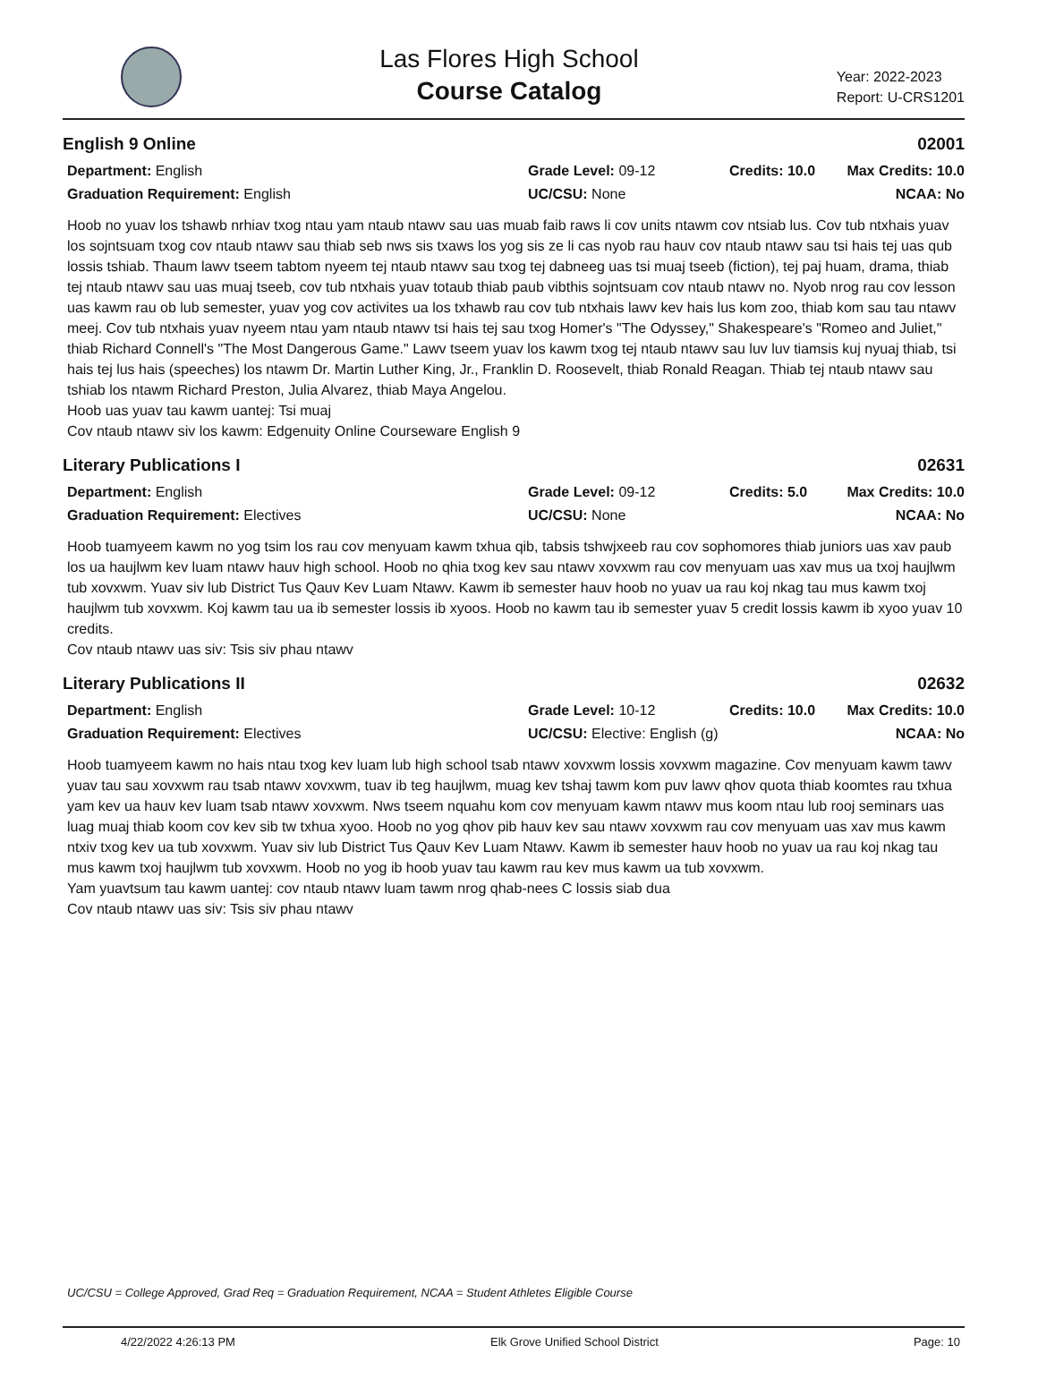Las Flores High School
Course Catalog
Year: 2022-2023
Report: U-CRS1201
English 9 Online 02001
Department: English
Grade Level: 09-12
Credits: 10.0
Max Credits: 10.0
Graduation Requirement: English
UC/CSU: None
NCAA: No
Hoob no yuav los tshawb nrhiav txog ntau yam ntaub ntawv sau uas muab faib raws li cov units ntawm cov ntsiab lus. Cov tub ntxhais yuav los sojntsuam txog cov ntaub ntawv sau thiab seb nws sis txaws los yog sis ze li cas nyob rau hauv cov ntaub ntawv sau tsi hais tej uas qub lossis tshiab. Thaum lawv tseem tabtom nyeem tej ntaub ntawv sau txog tej dabneeg uas tsi muaj tseeb (fiction), tej paj huam, drama, thiab tej ntaub ntawv sau uas muaj tseeb, cov tub ntxhais yuav totaub thiab paub vibthis sojntsuam cov ntaub ntawv no. Nyob nrog rau cov lesson uas kawm rau ob lub semester, yuav yog cov activites ua los txhawb rau cov tub ntxhais lawv kev hais lus kom zoo, thiab kom sau tau ntawv meej. Cov tub ntxhais yuav nyeem ntau yam ntaub ntawv tsi hais tej sau txog Homer's "The Odyssey," Shakespeare's "Romeo and Juliet," thiab Richard Connell's "The Most Dangerous Game." Lawv tseem yuav los kawm txog tej ntaub ntawv sau luv luv tiamsis kuj nyuaj thiab, tsi hais tej lus hais (speeches) los ntawm Dr. Martin Luther King, Jr., Franklin D. Roosevelt, thiab Ronald Reagan. Thiab tej ntaub ntawv sau tshiab los ntawm Richard Preston, Julia Alvarez, thiab Maya Angelou.
Hoob uas yuav tau kawm uantej: Tsi muaj
Cov ntaub ntawv siv los kawm: Edgenuity Online Courseware English 9
Literary Publications I 02631
Department: English
Grade Level: 09-12
Credits: 5.0
Max Credits: 10.0
Graduation Requirement: Electives
UC/CSU: None
NCAA: No
Hoob tuamyeem kawm no yog tsim los rau cov menyuam kawm txhua qib, tabsis tshwjxeeb rau cov sophomores thiab juniors uas xav paub los ua haujlwm kev luam ntawv hauv high school. Hoob no qhia txog kev sau ntawv xovxwm rau cov menyuam uas xav mus ua txoj haujlwm tub xovxwm. Yuav siv lub District Tus Qauv Kev Luam Ntawv. Kawm ib semester hauv hoob no yuav ua rau koj nkag tau mus kawm txoj haujlwm tub xovxwm. Koj kawm tau ua ib semester lossis ib xyoos. Hoob no kawm tau ib semester yuav 5 credit lossis kawm ib xyoo yuav 10 credits.
Cov ntaub ntawv uas siv: Tsis siv phau ntawv
Literary Publications II 02632
Department: English
Grade Level: 10-12
Credits: 10.0
Max Credits: 10.0
Graduation Requirement: Electives
UC/CSU: Elective: English (g)
NCAA: No
Hoob tuamyeem kawm no hais ntau txog kev luam lub high school tsab ntawv xovxwm lossis xovxwm magazine. Cov menyuam kawm tawv yuav tau sau xovxwm rau tsab ntawv xovxwm, tuav ib teg haujlwm, muag kev tshaj tawm kom puv lawv qhov quota thiab koomtes rau txhua yam kev ua hauv kev luam tsab ntawv xovxwm. Nws tseem nquahu kom cov menyuam kawm ntawv mus koom ntau lub rooj seminars uas luag muaj thiab koom cov kev sib tw txhua xyoo. Hoob no yog qhov pib hauv kev sau ntawv xovxwm rau cov menyuam uas xav mus kawm ntxiv txog kev ua tub xovxwm. Yuav siv lub District Tus Qauv Kev Luam Ntawv. Kawm ib semester hauv hoob no yuav ua rau koj nkag tau mus kawm txoj haujlwm tub xovxwm. Hoob no yog ib hoob yuav tau kawm rau kev mus kawm ua tub xovxwm.
Yam yuavtsum tau kawm uantej: cov ntaub ntawv luam tawm nrog qhab-nees C lossis siab dua
Cov ntaub ntawv uas siv: Tsis siv phau ntawv
UC/CSU = College Approved, Grad Req = Graduation Requirement, NCAA = Student Athletes Eligible Course
4/22/2022 4:26:13 PM Elk Grove Unified School District Page: 10